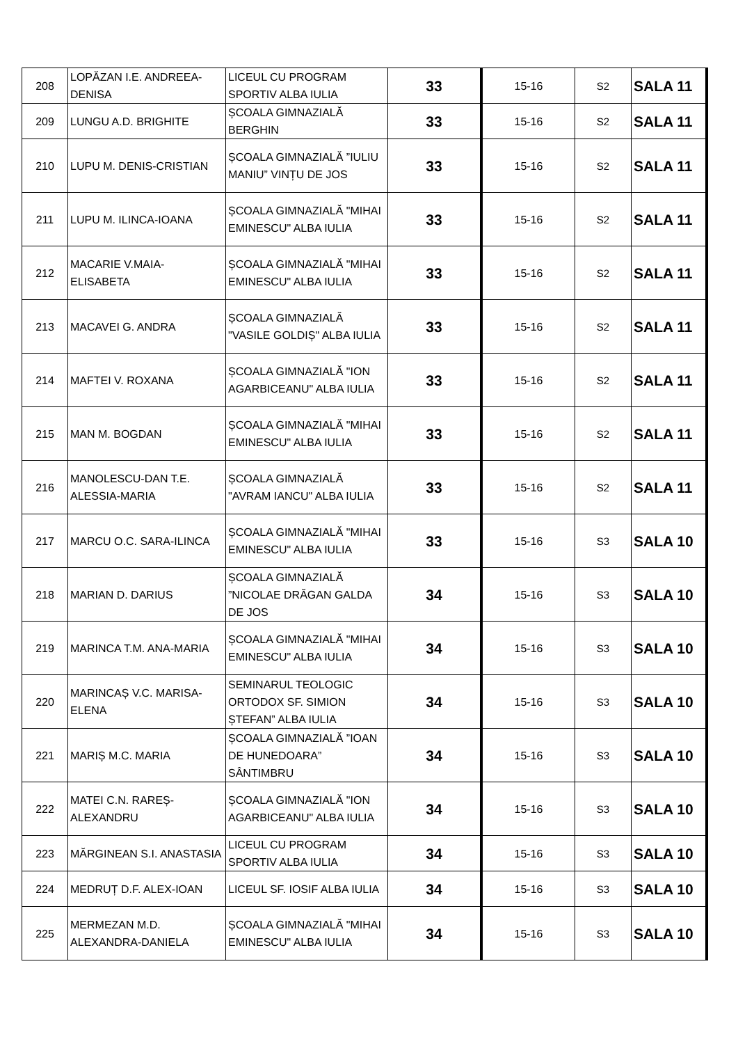| 208 | LOPĂZAN I.E. ANDREEA-DENISA | LICEUL CU PROGRAM SPORTIV ALBA IULIA | 33 | 15-16 | S2 | SALA 11 |
| 209 | LUNGU A.D. BRIGHITE | ȘCOALA GIMNAZIALĂ BERGHIN | 33 | 15-16 | S2 | SALA 11 |
| 210 | LUPU M. DENIS-CRISTIAN | ȘCOALA GIMNAZIALĂ ”IULIU MANIU” VINȚU DE JOS | 33 | 15-16 | S2 | SALA 11 |
| 211 | LUPU M. ILINCA-IOANA | ȘCOALA GIMNAZIALĂ "MIHAI EMINESCU" ALBA IULIA | 33 | 15-16 | S2 | SALA 11 |
| 212 | MACARIE V.MAIA-ELISABETA | ȘCOALA GIMNAZIALĂ "MIHAI EMINESCU" ALBA IULIA | 33 | 15-16 | S2 | SALA 11 |
| 213 | MACAVEI G. ANDRA | ȘCOALA GIMNAZIALĂ "VASILE GOLDIȘ" ALBA IULIA | 33 | 15-16 | S2 | SALA 11 |
| 214 | MAFTEI V. ROXANA | ȘCOALA GIMNAZIALĂ "ION AGARBICEANU" ALBA IULIA | 33 | 15-16 | S2 | SALA 11 |
| 215 | MAN M. BOGDAN | ȘCOALA GIMNAZIALĂ "MIHAI EMINESCU" ALBA IULIA | 33 | 15-16 | S2 | SALA 11 |
| 216 | MANOLESCU-DAN T.E. ALESSIA-MARIA | ȘCOALA GIMNAZIALĂ "AVRAM IANCU" ALBA IULIA | 33 | 15-16 | S2 | SALA 11 |
| 217 | MARCU O.C. SARA-ILINCA | ȘCOALA GIMNAZIALĂ "MIHAI EMINESCU" ALBA IULIA | 33 | 15-16 | S3 | SALA 10 |
| 218 | MARIAN D. DARIUS | ȘCOALA GIMNAZIALĂ ”NICOLAE DRĂGAN GALDA DE JOS | 34 | 15-16 | S3 | SALA 10 |
| 219 | MARINCA T.M. ANA-MARIA | ȘCOALA GIMNAZIALĂ "MIHAI EMINESCU" ALBA IULIA | 34 | 15-16 | S3 | SALA 10 |
| 220 | MARINCAȘ V.C. MARISA-ELENA | SEMINARUL TEOLOGIC ORTODOX SF. SIMION ȘTEFAN” ALBA IULIA | 34 | 15-16 | S3 | SALA 10 |
| 221 | MARIȘ M.C. MARIA | ȘCOALA GIMNAZIALĂ ”IOAN DE HUNEDOARA” SÂNTIMBRU | 34 | 15-16 | S3 | SALA 10 |
| 222 | MATEI C.N. RAREȘ-ALEXANDRU | ȘCOALA GIMNAZIALĂ "ION AGARBICEANU" ALBA IULIA | 34 | 15-16 | S3 | SALA 10 |
| 223 | MĂRGINEAN S.I. ANASTASIA | LICEUL CU PROGRAM SPORTIV ALBA IULIA | 34 | 15-16 | S3 | SALA 10 |
| 224 | MEDRUȚ D.F. ALEX-IOAN | LICEUL SF. IOSIF ALBA IULIA | 34 | 15-16 | S3 | SALA 10 |
| 225 | MERMEZAN M.D. ALEXANDRA-DANIELA | ȘCOALA GIMNAZIALĂ "MIHAI EMINESCU" ALBA IULIA | 34 | 15-16 | S3 | SALA 10 |